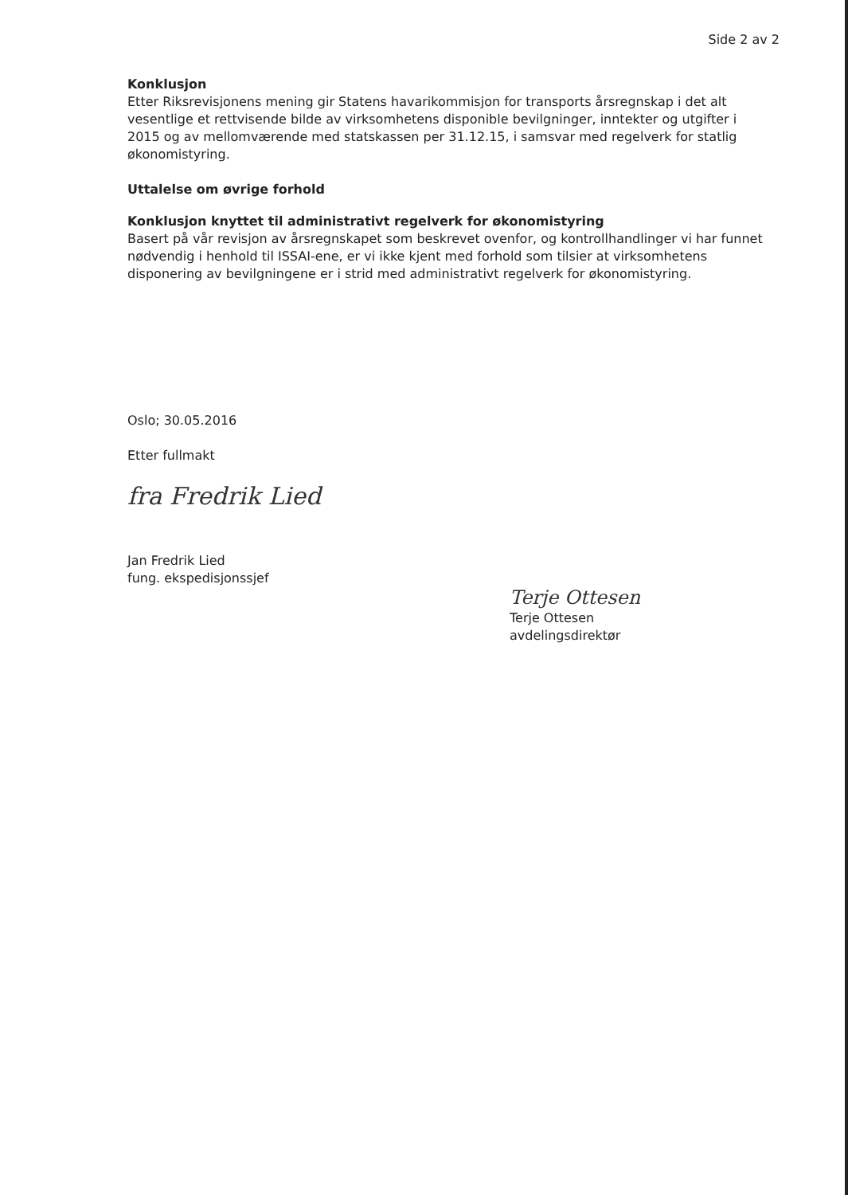Side 2 av 2
Konklusjon
Etter Riksrevisjonens mening gir Statens havarikommisjon for transports årsregnskap i det alt vesentlige et rettvisende bilde av virksomhetens disponible bevilgninger, inntekter og utgifter i 2015 og av mellomværende med statskassen per 31.12.15, i samsvar med regelverk for statlig økonomistyring.
Uttalelse om øvrige forhold
Konklusjon knyttet til administrativt regelverk for økonomistyring
Basert på vår revisjon av årsregnskapet som beskrevet ovenfor, og kontrollhandlinger vi har funnet nødvendig i henhold til ISSAI-ene, er vi ikke kjent med forhold som tilsier at virksomhetens disponering av bevilgningene er i strid med administrativt regelverk for økonomistyring.
Oslo; 30.05.2016
Etter fullmakt
fra Fredrik Lied
Jan Fredrik Lied
fung. ekspedisjonssjef
Terje Ottesen
Terje Ottesen
avdelingsdirektør